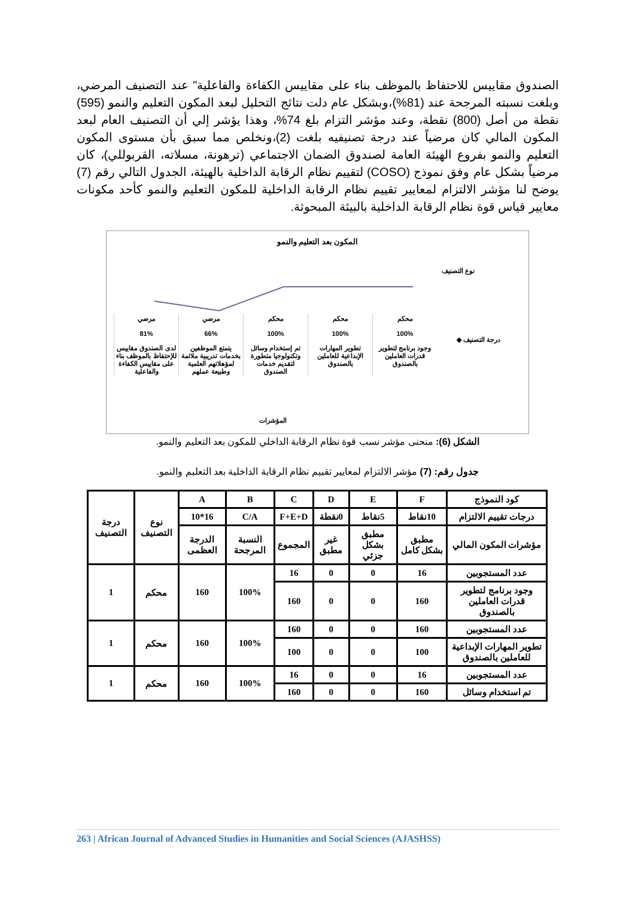الصندوق مقاييس للاحتفاظ بالموظف بناء على مقاييس الكفاءة والفاعلية" عند التصنيف المرضي، وبلغت نسبته المرجحة عند (81%)،وبشكل عام دلت نتائج التحليل لبعد المكون التعليم والنمو (595) نقطة من أصل (800) نقطة، وعند مؤشر التزام بلغ 74%، وهذا يؤشر إلي أن التصنيف العام لبعد المكون المالي كان مرضياً عند درجة تصنيفيه بلغت (2)،ونخلص مما سبق بأن مستوى المكون التعليم والنمو بفروع الهيئة العامة لصندوق الضمان الاجتماعي (ترهونة، مسلاته، القربوللي)، كان مرضياً بشكل عام وفق نموذج (COSO) لتقييم نظام الرقابة الداخلية بالهيئة، الجدول التالي رقم (7) يوضح لنا مؤشر الالتزام لمعايير تقييم نظام الرقابة الداخلية للمكون التعليم والنمو كأحد مكونات معايير قياس قوة نظام الرقابة الداخلية بالبيئة المبحوثة.
المكون بعد التعليم والنمو
نوع التصنيف
محكم
100%
وجود برنامج لتطوير قدرات العاملين بالصندوق
محكم
100%
تطوير المهارات الإبداعية للعاملين بالصندوق
محكم
100%
تم إستخدام وسائل وتكنولوجيا متطورة لتقديم خدمات الصندوق
مرضي
66%
يتمتع الموظفين بخدمات تدريبية ملائمة لمؤهلاتهم العلمية وطبيعة عملهم
مرضي
81%
لدى الصندوق مقاييس للإحتفاظ بالموظف بناء على مقاييس الكفاءة والفاعلية
درجة التصنيف ◆
المؤشرات
الشكل (6): منحنى مؤشر نسب قوة نظام الرقابة الداخلي للمكون بعد التعليم والنمو.
جدول رقم: (7) مؤشر الالتزام لمعايير تقييم نظام الرقابة الداخلية بعد التعليم والنمو.
| كود النموذج | F | E | D | C | B | A | نوع التصنيف | درجة التصنيف |
| درجات تقييم الالتزام | 10نقاط | 5نقاط | 0نقطة | F+E+D | C/A | 16*10 | | |
| مؤشرات المكون المالي | مطبق بشكل كامل | مطبق بشكل جزئي | غير مطبق | المجموع | النسبة المرجحة | الدرجة العظمى | | |
| عدد المستجوبين | 16 | 0 | 0 | 16 | 100% | 160 | محكم | 1 |
| وجود برنامج لتطوير قدرات العاملين بالصندوق | 160 | 0 | 0 | 160 | | | | |
| عدد المستجوبين | 160 | 0 | 0 | 160 | 100% | 160 | محكم | 1 |
| تطوير المهارات الإبداعية للعاملين بالصندوق | 100 | 0 | 0 | 100 | | | | |
| عدد المستجوبين | 16 | 0 | 0 | 16 | 100% | 160 | محكم | 1 |
| تم استخدام وسائل | 160 | 0 | 0 | 160 | | | | |
263 | African Journal of Advanced Studies in Humanities and Social Sciences (AJASHSS)